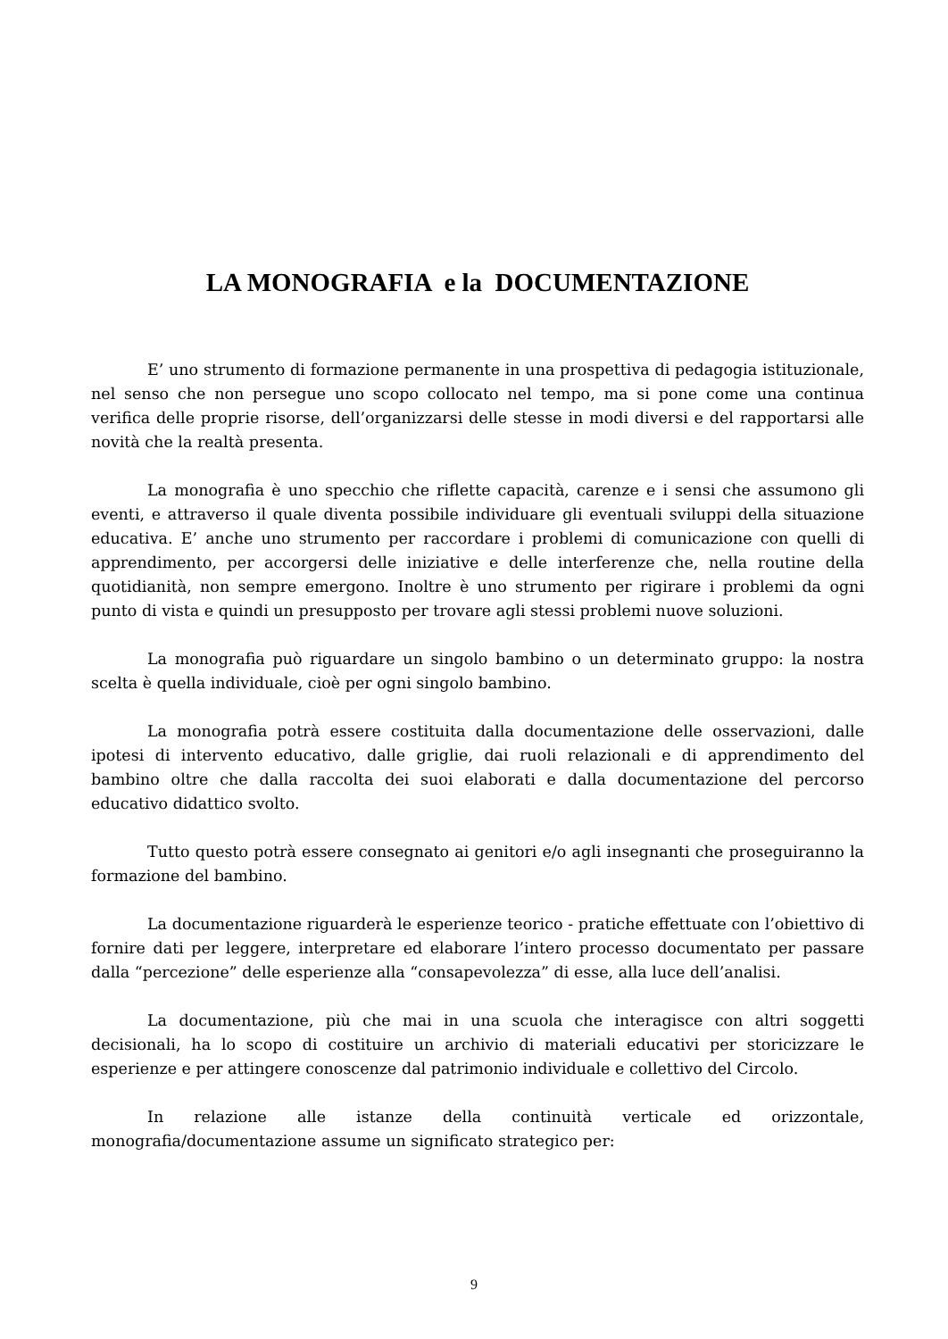LA MONOGRAFIA e la DOCUMENTAZIONE
E’ uno strumento di formazione permanente in una prospettiva di pedagogia istituzionale, nel senso che non persegue uno scopo collocato nel tempo, ma si pone come una continua verifica delle proprie risorse, dell’organizzarsi delle stesse in modi diversi e del rapportarsi alle novità che la realtà presenta.
La monografia è uno specchio che riflette capacità, carenze e i sensi che assumono gli eventi, e attraverso il quale diventa possibile individuare gli eventuali sviluppi della situazione educativa. E’ anche uno strumento per raccordare i problemi di comunicazione con quelli di apprendimento, per accorgersi delle iniziative e delle interferenze che, nella routine della quotidianità, non sempre emergono. Inoltre è uno strumento per rigirare i problemi da ogni punto di vista e quindi un presupposto per trovare agli stessi problemi nuove soluzioni.
La monografia può riguardare un singolo bambino o un determinato gruppo: la nostra scelta è quella individuale, cioè per ogni singolo bambino.
La monografia potrà essere costituita dalla documentazione delle osservazioni, dalle ipotesi di intervento educativo, dalle griglie, dai ruoli relazionali e di apprendimento del bambino oltre che dalla raccolta dei suoi elaborati e dalla documentazione del percorso educativo didattico svolto.
Tutto questo potrà essere consegnato ai genitori e/o agli insegnanti che proseguiranno la formazione del bambino.
La documentazione riguarderà le esperienze teorico - pratiche effettuate con l’obiettivo di fornire dati per leggere, interpretare ed elaborare l’intero processo documentato per passare dalla “percezione” delle esperienze alla “consapevolezza” di esse, alla luce dell’analisi.
La documentazione, più che mai in una scuola che interagisce con altri soggetti decisionali, ha lo scopo di costituire un archivio di materiali educativi per storicizzare le esperienze e per attingere conoscenze dal patrimonio individuale e collettivo del Circolo.
In relazione alle istanze della continuità verticale ed orizzontale, monografia/documentazione assume un significato strategico per:
9